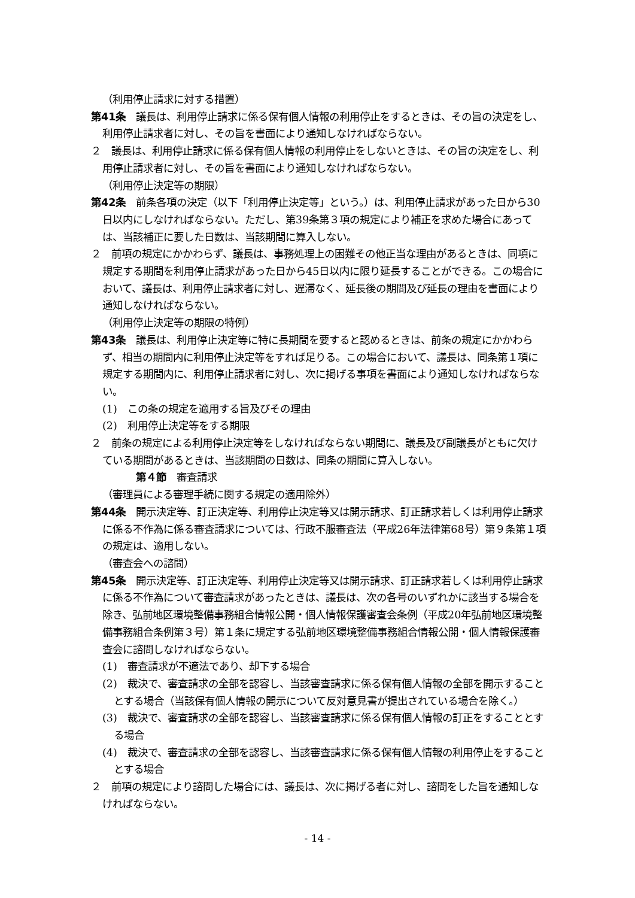（利用停止請求に対する措置）
第41条　議長は、利用停止請求に係る保有個人情報の利用停止をするときは、その旨の決定をし、利用停止請求者に対し、その旨を書面により通知しなければならない。
２　議長は、利用停止請求に係る保有個人情報の利用停止をしないときは、その旨の決定をし、利用停止請求者に対し、その旨を書面により通知しなければならない。
（利用停止決定等の期限）
第42条　前条各項の決定（以下「利用停止決定等」という。）は、利用停止請求があった日から30日以内にしなければならない。ただし、第39条第３項の規定により補正を求めた場合にあっては、当該補正に要した日数は、当該期間に算入しない。
２　前項の規定にかかわらず、議長は、事務処理上の困難その他正当な理由があるときは、同項に規定する期間を利用停止請求があった日から45日以内に限り延長することができる。この場合において、議長は、利用停止請求者に対し、遅滞なく、延長後の期間及び延長の理由を書面により通知しなければならない。
（利用停止決定等の期限の特例）
第43条　議長は、利用停止決定等に特に長期間を要すると認めるときは、前条の規定にかかわらず、相当の期間内に利用停止決定等をすれば足りる。この場合において、議長は、同条第１項に規定する期間内に、利用停止請求者に対し、次に掲げる事項を書面により通知しなければならない。
(1)　この条の規定を適用する旨及びその理由
(2)　利用停止決定等をする期限
２　前条の規定による利用停止決定等をしなければならない期間に、議長及び副議長がともに欠けている期間があるときは、当該期間の日数は、同条の期間に算入しない。
第４節　審査請求
（審理員による審理手続に関する規定の適用除外）
第44条　開示決定等、訂正決定等、利用停止決定等又は開示請求、訂正請求若しくは利用停止請求に係る不作為に係る審査請求については、行政不服審査法（平成26年法律第68号）第９条第１項の規定は、適用しない。
（審査会への諮問）
第45条　開示決定等、訂正決定等、利用停止決定等又は開示請求、訂正請求若しくは利用停止請求に係る不作為について審査請求があったときは、議長は、次の各号のいずれかに該当する場合を除き、弘前地区環境整備事務組合情報公開・個人情報保護審査会条例（平成20年弘前地区環境整備事務組合条例第３号）第１条に規定する弘前地区環境整備事務組合情報公開・個人情報保護審査会に諮問しなければならない。
(1)　審査請求が不適法であり、却下する場合
(2)　裁決で、審査請求の全部を認容し、当該審査請求に係る保有個人情報の全部を開示することとする場合（当該保有個人情報の開示について反対意見書が提出されている場合を除く。）
(3)　裁決で、審査請求の全部を認容し、当該審査請求に係る保有個人情報の訂正をすることとする場合
(4)　裁決で、審査請求の全部を認容し、当該審査請求に係る保有個人情報の利用停止をすることとする場合
２　前項の規定により諮問した場合には、議長は、次に掲げる者に対し、諮問をした旨を通知しなければならない。
- 14 -